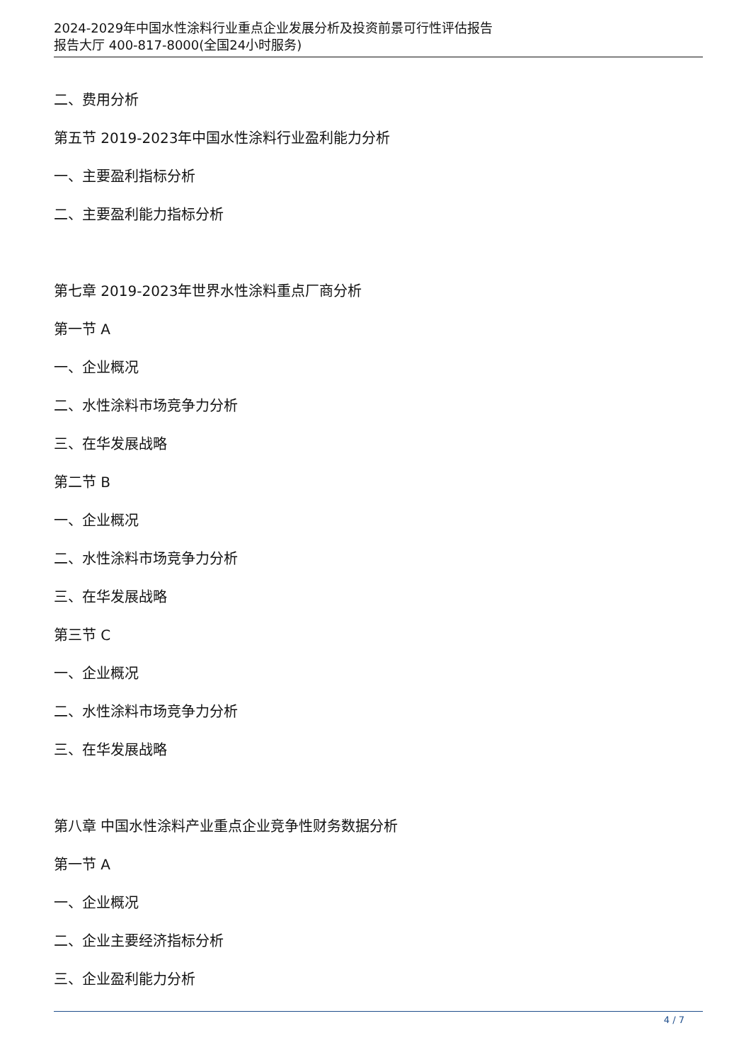2024-2029年中国水性涂料行业重点企业发展分析及投资前景可行性评估报告
报告大厅 400-817-8000(全国24小时服务)
二、费用分析
第五节 2019-2023年中国水性涂料行业盈利能力分析
一、主要盈利指标分析
二、主要盈利能力指标分析
第七章 2019-2023年世界水性涂料重点厂商分析
第一节 A
一、企业概况
二、水性涂料市场竞争力分析
三、在华发展战略
第二节 B
一、企业概况
二、水性涂料市场竞争力分析
三、在华发展战略
第三节 C
一、企业概况
二、水性涂料市场竞争力分析
三、在华发展战略
第八章 中国水性涂料产业重点企业竞争性财务数据分析
第一节 A
一、企业概况
二、企业主要经济指标分析
三、企业盈利能力分析
4 / 7